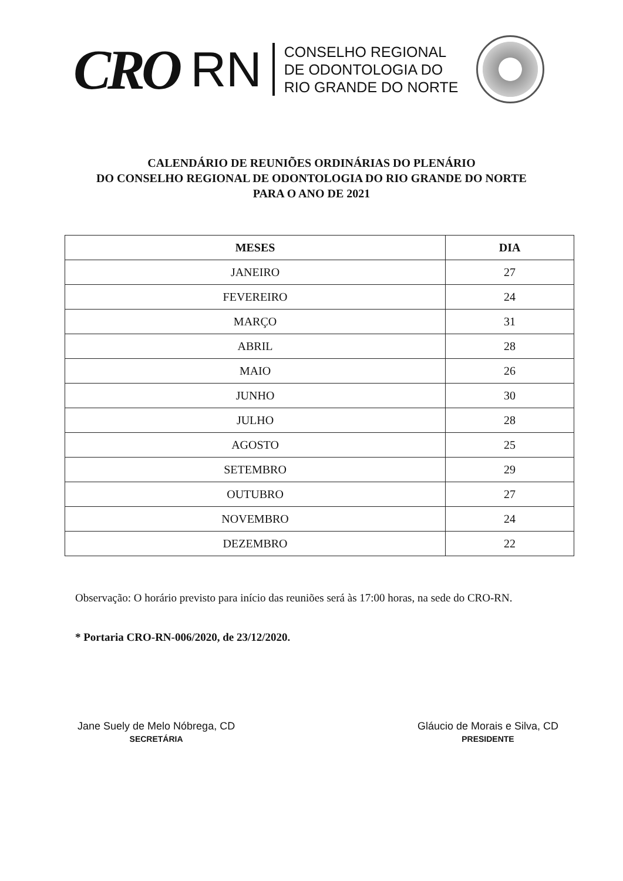CRO
RN
CONSELHO REGIONAL
DE ODONTOLOGIA DO
RIO GRANDE DO NORTE
CALENDÁRIO DE REUNIÕES ORDINÁRIAS DO PLENÁRIO
DO CONSELHO REGIONAL DE ODONTOLOGIA DO RIO GRANDE DO NORTE
PARA O ANO DE 2021
| MESES | DIA |
| --- | --- |
| JANEIRO | 27 |
| FEVEREIRO | 24 |
| MARÇO | 31 |
| ABRIL | 28 |
| MAIO | 26 |
| JUNHO | 30 |
| JULHO | 28 |
| AGOSTO | 25 |
| SETEMBRO | 29 |
| OUTUBRO | 27 |
| NOVEMBRO | 24 |
| DEZEMBRO | 22 |
Observação: O horário previsto para início das reuniões será às 17:00 horas, na sede do CRO-RN.
* Portaria CRO-RN-006/2020, de 23/12/2020.
Jane Suely de Melo Nóbrega, CD
SECRETÁRIA
Gláucio de Morais e Silva, CD
PRESIDENTE